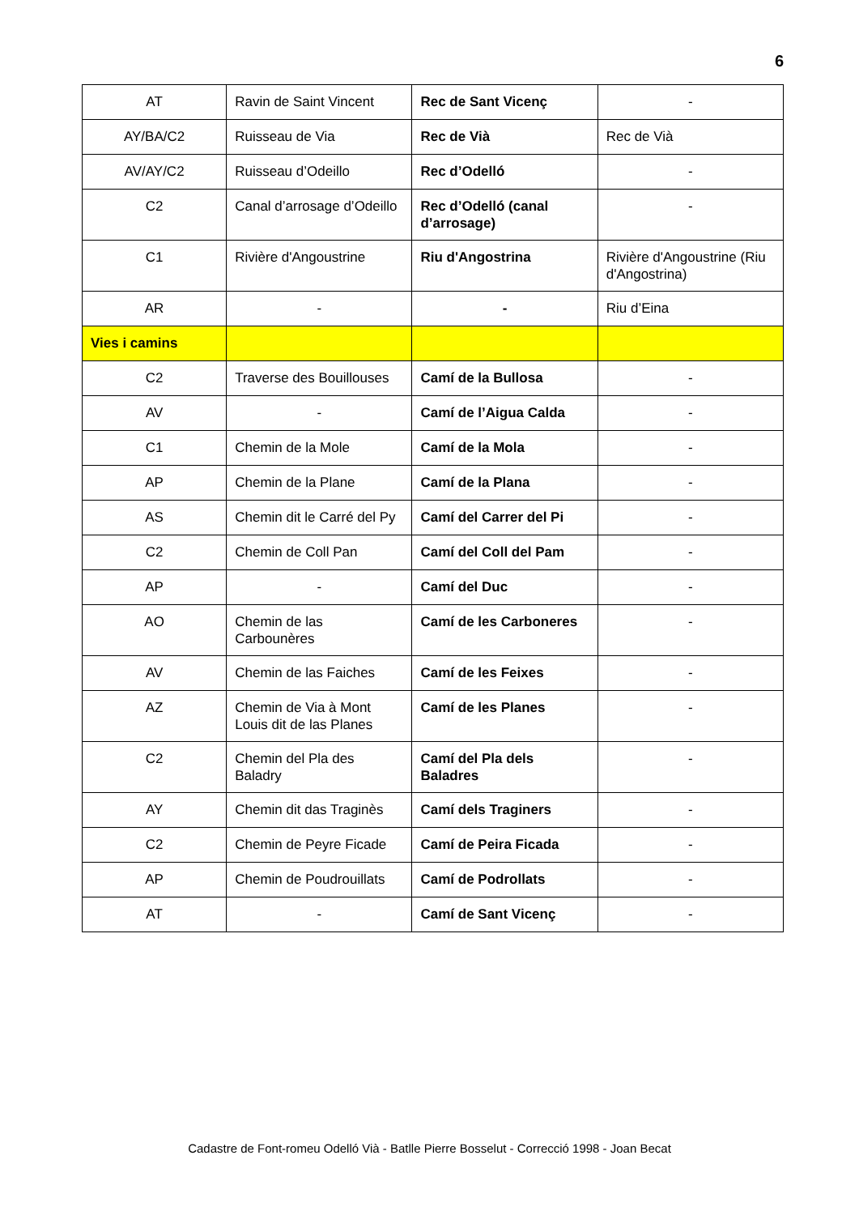6
| AT | Ravin de Saint Vincent | Rec de Sant Vicenç | - |
| AY/BA/C2 | Ruisseau de Via | Rec de Vià | Rec de Vià |
| AV/AY/C2 | Ruisseau d’Odeillo | Rec d’Odelló | - |
| C2 | Canal d’arrosage d’Odeillo | Rec d’Odelló (canal d’arrosage) | - |
| C1 | Rivière d'Angoustrine | Riu d'Angostrina | Rivière d'Angoustrine (Riu d'Angostrina) |
| AR | - | - | Riu d’Eina |
| Vies i camins | | | |
| C2 | Traverse des Bouillouses | Camí de la Bullosa | - |
| AV | - | Camí de l’Aigua Calda | - |
| C1 | Chemin de la Mole | Camí de la Mola | - |
| AP | Chemin de la Plane | Camí de la Plana | - |
| AS | Chemin dit le Carré del Py | Camí del Carrer del Pi | - |
| C2 | Chemin de Coll Pan | Camí del Coll del Pam | - |
| AP | - | Camí del Duc | - |
| AO | Chemin de las Carbounères | Camí de les Carboneres | - |
| AV | Chemin de las Faiches | Camí de les Feixes | - |
| AZ | Chemin de Via à Mont Louis dit de las Planes | Camí de les Planes | - |
| C2 | Chemin del Pla des Baladry | Camí del Pla dels Baladres | - |
| AY | Chemin dit das Traginès | Camí dels Traginers | - |
| C2 | Chemin de Peyre Ficade | Camí de Peira Ficada | - |
| AP | Chemin de Poudrouillats | Camí de Podrollats | - |
| AT | - | Camí de Sant Vicenç | - |
Cadastre de Font-romeu Odelló Vià - Batlle Pierre Bosselut - Correcció 1998 - Joan Becat